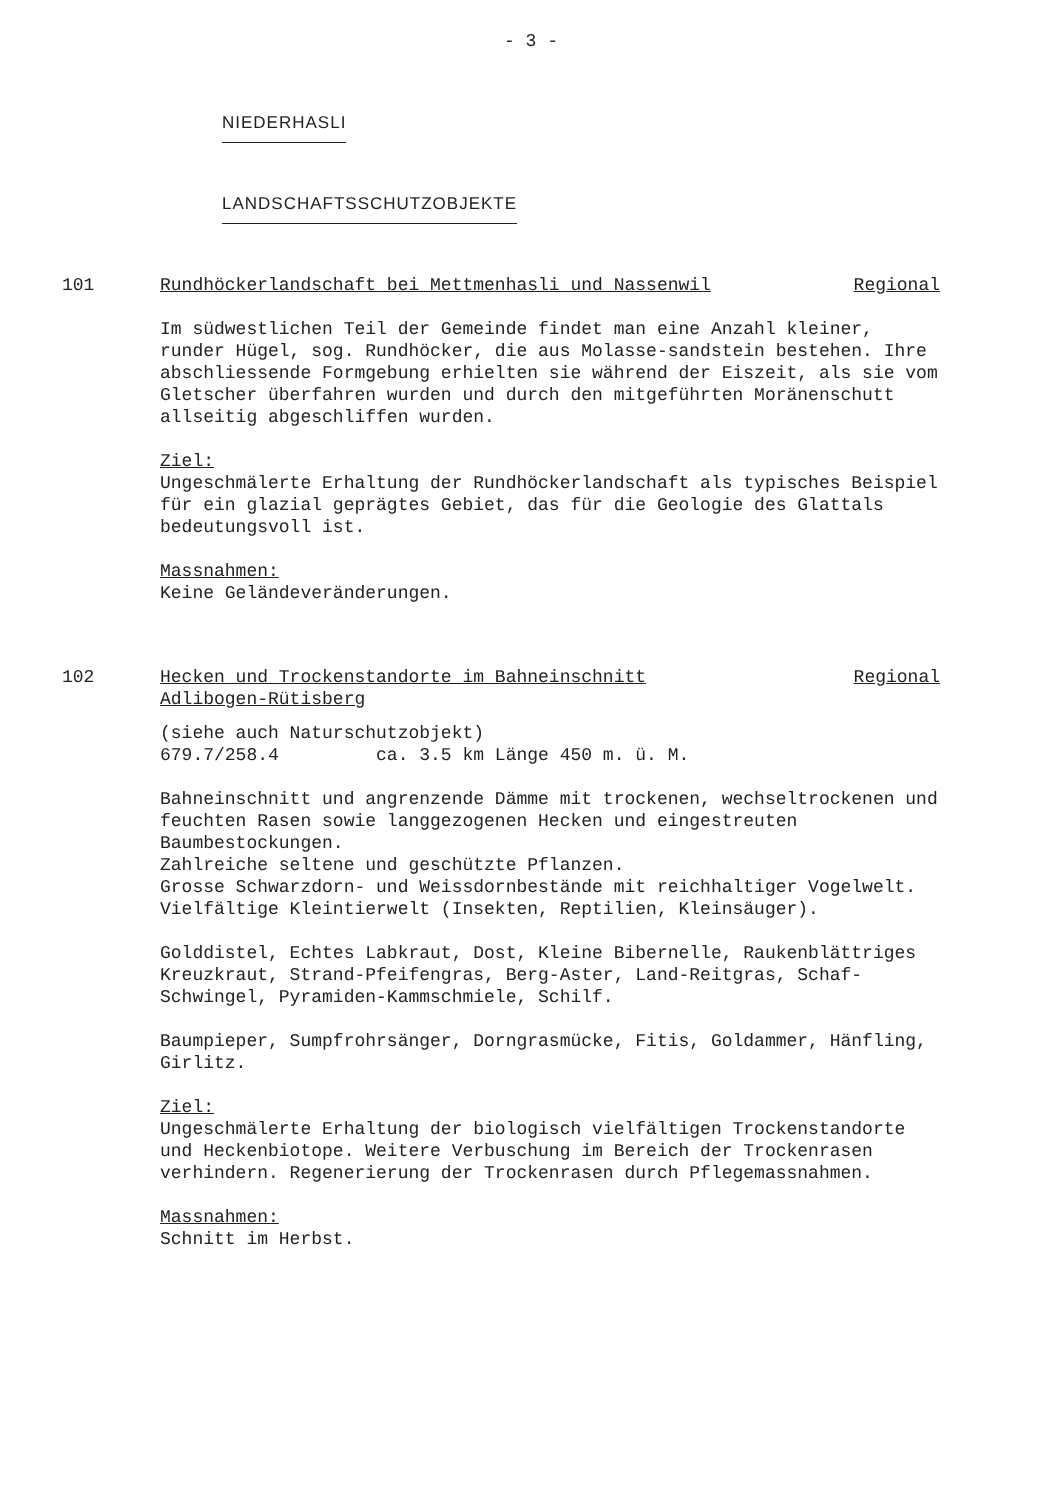- 3 -
NIEDERHASLI LANDSCHAFTSSCHUTZOBJEKTE
101 Rundhöckerlandschaft bei Mettmenhasli und Nassenwil Regional
Im südwestlichen Teil der Gemeinde findet man eine Anzahl kleiner, runder Hügel, sog. Rundhöcker, die aus Molasse-sandstein bestehen. Ihre abschliessende Formgebung erhielten sie während der Eiszeit, als sie vom Gletscher überfahren wurden und durch den mitgeführten Moränenschutt allseitig abgeschliffen wurden.
Ziel:
Ungeschmälerte Erhaltung der Rundhöckerlandschaft als typisches Beispiel für ein glazial geprägtes Gebiet, das für die Geologie des Glattals bedeutungsvoll ist.
Massnahmen:
Keine Geländeveränderungen.
102 Hecken und Trockenstandorte im Bahneinschnitt
Adlibogen-Rütisberg Regional
(siehe auch Naturschutzobjekt)
679.7/258.4 ca. 3.5 km Länge 450 m. ü. M.
Bahneinschnitt und angrenzende Dämme mit trockenen, wechseltrockenen und feuchten Rasen sowie langgezogenen Hecken und eingestreuten Baumbestockungen.
Zahlreiche seltene und geschützte Pflanzen.
Grosse Schwarzdorn- und Weissdornbestände mit reichhaltiger Vogelwelt. Vielfältige Kleintierwelt (Insekten, Reptilien, Kleinsäuger).
Golddistel, Echtes Labkraut, Dost, Kleine Bibernelle, Raukenblättriges Kreuzkraut, Strand-Pfeifengras, Berg-Aster, Land-Reitgras, Schaf-Schwingel, Pyramiden-Kammschmiele, Schilf.
Baumpieper, Sumpfrohrsänger, Dorngrasmücke, Fitis, Goldammer, Hänfling, Girlitz.
Ziel:
Ungeschmälerte Erhaltung der biologisch vielfältigen Trockenstandorte und Heckenbiotope. Weitere Verbuschung im Bereich der Trockenrasen verhindern. Regenerierung der Trockenrasen durch Pflegemassnahmen.
Massnahmen:
Schnitt im Herbst.